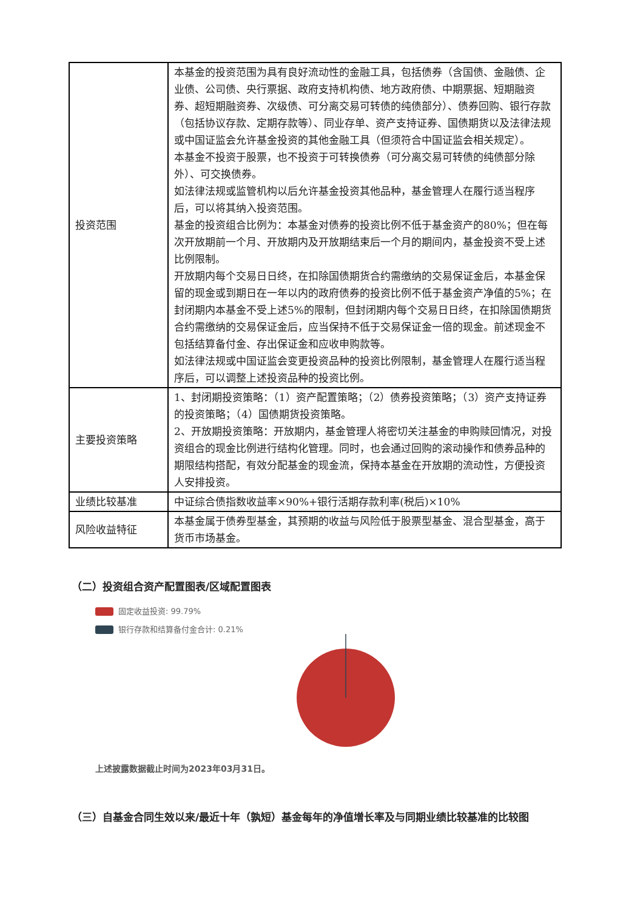| 投资范围 | 本基金的投资范围为具有良好流动性的金融工具，包括债券（含国债、金融债、企业债、公司债、央行票据、政府支持机构债、地方政府债、中期票据、短期融资券、超短期融资券、次级债、可分离交易可转债的纯债部分）、债券回购、银行存款（包括协议存款、定期存款等）、同业存单、资产支持证券、国债期货以及法律法规或中国证监会允许基金投资的其他金融工具（但须符合中国证监会相关规定）。 本基金不投资于股票，也不投资于可转换债券（可分离交易可转债的纯债部分除外）、可交换债券。 如法律法规或监管机构以后允许基金投资其他品种，基金管理人在履行适当程序后，可以将其纳入投资范围。 基金的投资组合比例为：本基金对债券的投资比例不低于基金资产的80%；但在每次开放期前一个月、开放期内及开放期结束后一个月的期间内，基金投资不受上述比例限制。 开放期内每个交易日日终，在扣除国债期货合约需缴纳的交易保证金后，本基金保留的现金或到期日在一年以内的政府债券的投资比例不低于基金资产净值的5%；在封闭期内本基金不受上述5%的限制，但封闭期内每个交易日日终，在扣除国债期货合约需缴纳的交易保证金后，应当保持不低于交易保证金一倍的现金。前述现金不包括结算备付金、存出保证金和应收申购款等。 如法律法规或中国证监会变更投资品种的投资比例限制，基金管理人在履行适当程序后，可以调整上述投资品种的投资比例。 |
| 主要投资策略 | 1、封闭期投资策略：（1）资产配置策略；（2）债券投资策略；（3）资产支持证券的投资策略；（4）国债期货投资策略。 2、开放期投资策略：开放期内，基金管理人将密切关注基金的申购赎回情况，对投资组合的现金比例进行结构化管理。同时，也会通过回购的滚动操作和债券品种的期限结构搭配，有效分配基金的现金流，保持本基金在开放期的流动性，方便投资人安排投资。 |
| 业绩比较基准 | 中证综合债指数收益率×90%+银行活期存款利率(税后)×10% |
| 风险收益特征 | 本基金属于债券型基金，其预期的收益与风险低于股票型基金、混合型基金，高于货币市场基金。 |
（二）投资组合资产配置图表/区域配置图表
固定收益投资: 99.79%
银行存款和结算备付金合计: 0.21%
上述披露数据截止时间为2023年03月31日。
（三）自基金合同生效以来/最近十年（孰短）基金每年的净值增长率及与同期业绩比较基准的比较图